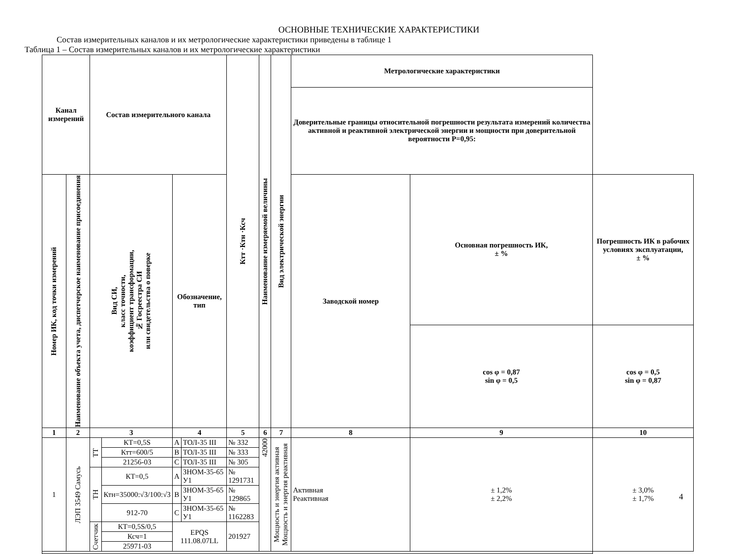ОСНОВНЫЕ ТЕХНИЧЕСКИЕ ХАРАКТЕРИСТИКИ
Состав измерительных каналов и их метрологические характеристики приведены в таблице 1
Таблица 1 – Состав измерительных каналов и их метрологические характеристики
| Канал измерений | | Состав измерительного канала | | | | Ктт ·Ктн ·Ксч | Наименование измеряемой величины | Вид электрической энергии | Метрологические характеристики | | |
| --- | --- | --- | --- | --- | --- | --- | --- | --- | --- | --- | --- |
| | | | | | | | | | Доверительные границы относительной погрешности результата измерений количества активной и реактивной электрической энергии и мощности при доверительной вероятности Р=0,95: | | |
| Номер ИК, код точки измерений | Наименование объекта учета, диспетчерское наименование присоединения | Вид СИ, класс точности, коэффициент трансформации, № Госреестра СИ или свидетельства о поверке | | Обозначение, тип | | | | | Заводской номер | Основная погрешность ИК, ± % | Погрешность ИК в рабочих условиях эксплуатации, ± % |
| | | | | | | | | | | cos φ = 0,87 sin φ = 0,5 | cos φ = 0,5 sin φ = 0,87 |
| 1 | 2 | 3 | | 4 | | 5 | 6 | 7 | 8 | 9 | 10 |
| 1 | ЛЭП 3549 Самусь | ТТ | КТ=0,5S | A | ТОЛ-35 III | № 332 | 42000 | Мощность и энергия активная Мощность и энергия реактивная | Активная Реактивная | ± 1,2% ± 2,2% | ± 3,0% ± 1,7% |
| | | | Ктт=600/5 | B | ТОЛ-35 III | № 333 | | | | | |
| | | | 21256-03 | C | ТОЛ-35 III | № 305 | | | | | |
| | | ТН | КТ=0,5 | A | ЗНОМ-35-65 У1 | № 1291731 | | | | | |
| | | | Ктн=35000:√3/100:√3 | B | ЗНОМ-35-65 У1 | № 129865 | | | | | |
| | | | 912-70 | C | ЗНОМ-35-65 У1 | № 1162283 | | | | | |
| | | Счетчик | КТ=0,5S/0,5 | EPQS 111.08.07LL | | 201927 | | | | | |
| | | | Ксч=1 | | | | | | | | |
| | | | 25971-03 | | | | | | | | |
4